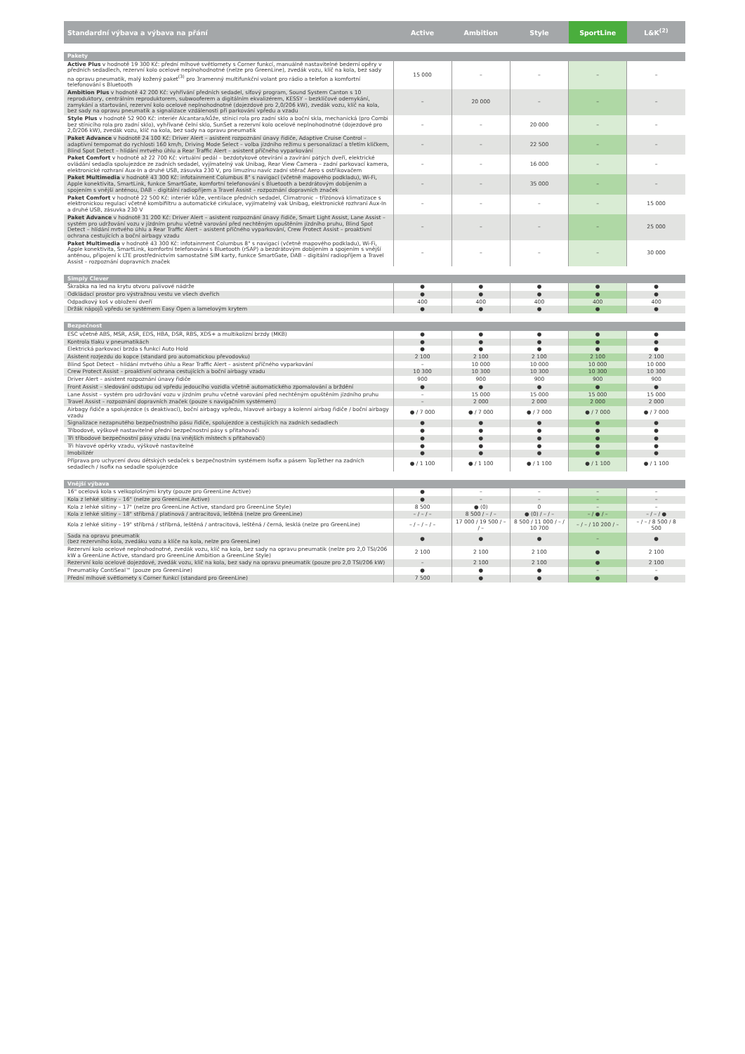| Standardní výbava a výbava na přání | Active | Ambition | Style | SportLine | L&K<sup>(2)</sup> |
| --- | --- | --- | --- | --- | --- |
| Pakety | | | | | |
| Active Plus v hodnotě 19 300 Kč: přední mlhové světlomety s Corner funkcí, manuálně nastavitelné bederní opěry v předních sedadlech, rezervní kolo ocelové neplnohodnotné (nelze pro GreenLine), zvedák vozu, klíč na kola, bez sady na opravu pneumatik, malý kožený paket<sup>(3)</sup> pro 3ramenný multifunkční volant pro rádio a telefon a komfortní telefonování s Bluetooth | 15 000 | – | – | – | – |
| Ambition Plus v hodnotě 42 200 Kč: vyhřívání předních sedadel, síťový program, Sound System Canton s 10 reproduktory, centrálním reproduktorem, subwooferem a digitálním ekvalizérem, KESSY – bezklíčové odemykání, zamykání a startování, rezervní kolo ocelové neplnohodnotné (dojezdové pro 2,0/206 kW), zvedák vozu, klíč na kola, bez sady na opravu pneumatik a signalizace vzdálenosti při parkování vpředu a vzadu | – | 20 000 | – | – | – |
| Style Plus v hodnotě 52 900 Kč: interiér Alcantara/kůže, stínicí rola pro zadní sklo a boční skla, mechanická (pro Combi bez stínicího rola pro zadní sklo), vyhřívané čelní sklo, SunSet a rezervní kolo ocelové neplnohodnotné (dojezdové pro 2,0/206 kW), zvedák vozu, klíč na kola, bez sady na opravu pneumatik | – | – | 20 000 | – | – |
| Paket Advance v hodnotě 24 100 Kč: Driver Alert – asistent rozpoznání únavy řidiče, Adaptive Cruise Control – adaptivní tempomat do rychlosti 160 km/h, Driving Mode Select – volba jízdního režimu s personalizací a třetím klíčkem, Blind Spot Detect – hlídání mrtvého úhlu a Rear Traffic Alert – asistent příčného vyparkování | – | – | 22 500 | – | – |
| Paket Comfort v hodnotě až 22 700 Kč: virtuální pedál – bezdotykové otevírání a zavírání pátých dveří, elektrické ovládání sedadla spolujezdce ze zadních sedadel, vyjímatelný vak Unibag, Rear View Camera – zadní parkovací kamera, elektronické rozhraní Aux-In a druhé USB, zásuvka 230 V, pro limuzínu navíc zadní stěrač Aero s ostřikovačem | – | – | 16 000 | – | – |
| Paket Multimedia v hodnotě 43 300 Kč: infotainment Columbus 8" s navigací (včetně mapového podkladu), Wi-Fi, Apple konektivita, SmartLink, funkce SmartGate, komfortní telefonování s Bluetooth a bezdrátovým dobíjením a spojením s vnější anténou, DAB – digitální radiopříjem a Travel Assist – rozpoznání dopravních značek | – | – | 35 000 | – | – |
| Paket Comfort v hodnotě 22 500 Kč: interiér kůže, ventilace předních sedadel, Climatronic – třízónová klimatizace s elektronickou regulací včetně kombifiltru a automatické cirkulace, vyjímatelný vak Unibag, elektronické rozhraní Aux-In a druhé USB, zásuvka 230 V | – | – | – | – | 15 000 |
| Paket Advance v hodnotě 31 200 Kč: Driver Alert – asistent rozpoznání únavy řidiče, Smart Light Assist, Lane Assist – systém pro udržování vozu v jízdním pruhu včetně varování před nechtěným opuštěním jízdního pruhu, Blind Spot Detect – hlídání mrtvého úhlu a Rear Traffic Alert – asistent příčného vyparkování, Crew Protect Assist – proaktivní ochrana cestujících a boční airbagy vzadu | – | – | – | – | 25 000 |
| Paket Multimedia v hodnotě 43 300 Kč: infotainment Columbus 8" s navigací (včetně mapového podkladu), Wi-Fi, Apple konektivita, SmartLink, komfortní telefonování s Bluetooth (rSAP) a bezdrátovým dobíjením a spojením s vnější anténou, připojení k LTE prostřednictvím samostatné SIM karty, funkce SmartGate, DAB – digitální radiopříjem a Travel Assist – rozpoznání dopravních značek | – | – | – | – | 30 000 |
| Simply Clever | | | | | |
| Škrabka na led na krytu otvoru palivové nádrže | ● | ● | ● | ● | ● |
| Odkládací prostor pro výstražnou vestu ve všech dveřích | ● | ● | ● | ● | ● |
| Odpadkový koš v obložení dveří | 400 | 400 | 400 | 400 | 400 |
| Držák nápojů vpředu se systémem Easy Open a lamelovým krytem | ● | ● | ● | ● | ● |
| Bezpečnost | | | | | |
| ESC včetně ABS, MSR, ASR, EDS, HBA, DSR, RBS, XDS+ a multikolizní brzdy (MKB) | ● | ● | ● | ● | ● |
| Kontrola tlaku v pneumatikách | ● | ● | ● | ● | ● |
| Elektrická parkovací brzda s funkcí Auto Hold | ● | ● | ● | ● | ● |
| Asistent rozjezdu do kopce (standard pro automatickou převodovku) | 2 100 | 2 100 | 2 100 | 2 100 | 2 100 |
| Blind Spot Detect – hlídání mrtvého úhlu a Rear Traffic Alert – asistent příčného vyparkování | – | 10 000 | 10 000 | 10 000 | 10 000 |
| Crew Protect Assist – proaktivní ochrana cestujících a boční airbagy vzadu | 10 300 | 10 300 | 10 300 | 10 300 | 10 300 |
| Driver Alert – asistent rozpoznání únavy řidiče | 900 | 900 | 900 | 900 | 900 |
| Front Assist – sledování odstupu od vpředu jedoucího vozidla včetně automatického zpomalování a brždění | ● | ● | ● | ● | ● |
| Lane Assist – systém pro udržování vozu v jízdním pruhu včetně varování před nechtěným opuštěním jízdního pruhu | – | 15 000 | 15 000 | 15 000 | 15 000 |
| Travel Assist – rozpoznání dopravních značek (pouze s navigačním systémem) | – | 2 000 | 2 000 | 2 000 | 2 000 |
| Airbagy řidiče a spolujezdce (s deaktivací), boční airbagy vpředu, hlavové airbagy a kolenní airbag řidiče / boční airbagy vzadu | ● / 7 000 | ● / 7 000 | ● / 7 000 | ● / 7 000 | ● / 7 000 |
| Signalizace nezapnutého bezpečnostního pásu řidiče, spolujezdce a cestujících na zadních sedadlech | ● | ● | ● | ● | ● |
| Tříbodové, výškově nastavitelné přední bezpečnostní pásy s přitahovači | ● | ● | ● | ● | ● |
| Tři tříbodové bezpečnostní pásy vzadu (na vnějších místech s přitahovači) | ● | ● | ● | ● | ● |
| Tři hlavové opěrky vzadu, výškově nastavitelné | ● | ● | ● | ● | ● |
| Imobilizér | ● | ● | ● | ● | ● |
| Příprava pro uchycení dvou dětských sedaček s bezpečnostním systémem Isofix a pásem TopTether na zadních sedadlech / Isofix na sedadle spolujezdce | ● / 1 100 | ● / 1 100 | ● / 1 100 | ● / 1 100 | ● / 1 100 |
| Vnější výbava | | | | | |
| 16" ocelová kola s velkoplošnými kryty (pouze pro GreenLine Active) | ● | – | – | – | – |
| Kola z lehké slitiny – 16" (nelze pro GreenLine Active) | ● | – | – | – | – |
| Kola z lehké slitiny – 17" (nelze pro GreenLine Active, standard pro GreenLine Style) | 8 500 | ● (0) | 0 | – | – |
| Kola z lehké slitiny – 18" stříbrná / platinová / antracitová, leštěná (nelze pro GreenLine) | – / – / – | 8 500 / – / – | ● (0) / – / – | – / ● / – | – / – / ● |
| Kola z lehké slitiny – 19" stříbrná / stříbrná, leštěná / antracitová, leštěná / černá, lesklá (nelze pro GreenLine) | – / – / – / – | 17 000 / 19 500 / – / – | 8 500 / 11 000 / – / 10 700 | – / – / 10 200 / – | – / – / 8 500 / 8 500 |
| Sada na opravu pneumatik (bez rezervního kola, zvedáku vozu a klíče na kola, nelze pro GreenLine) | ● | ● | ● | – | ● |
| Rezervní kolo ocelové neplnohodnotné, zvedák vozu, klíč na kola, bez sady na opravu pneumatik (nelze pro 2,0 TSI/206 kW a GreenLine Active, standard pro GreenLine Ambition a GreenLine Style) | 2 100 | 2 100 | 2 100 | ● | 2 100 |
| Rezervní kolo ocelové dojezdové, zvedák vozu, klíč na kola, bez sady na opravu pneumatik (pouze pro 2,0 TSI/206 kW) | – | 2 100 | 2 100 | ● | 2 100 |
| Pneumatiky ContiSeal™ (pouze pro GreenLine) | ● | ● | ● | – | – |
| Přední mlhové světlomety s Corner funkcí (standard pro GreenLine) | 7 500 | ● | ● | ● | ● |